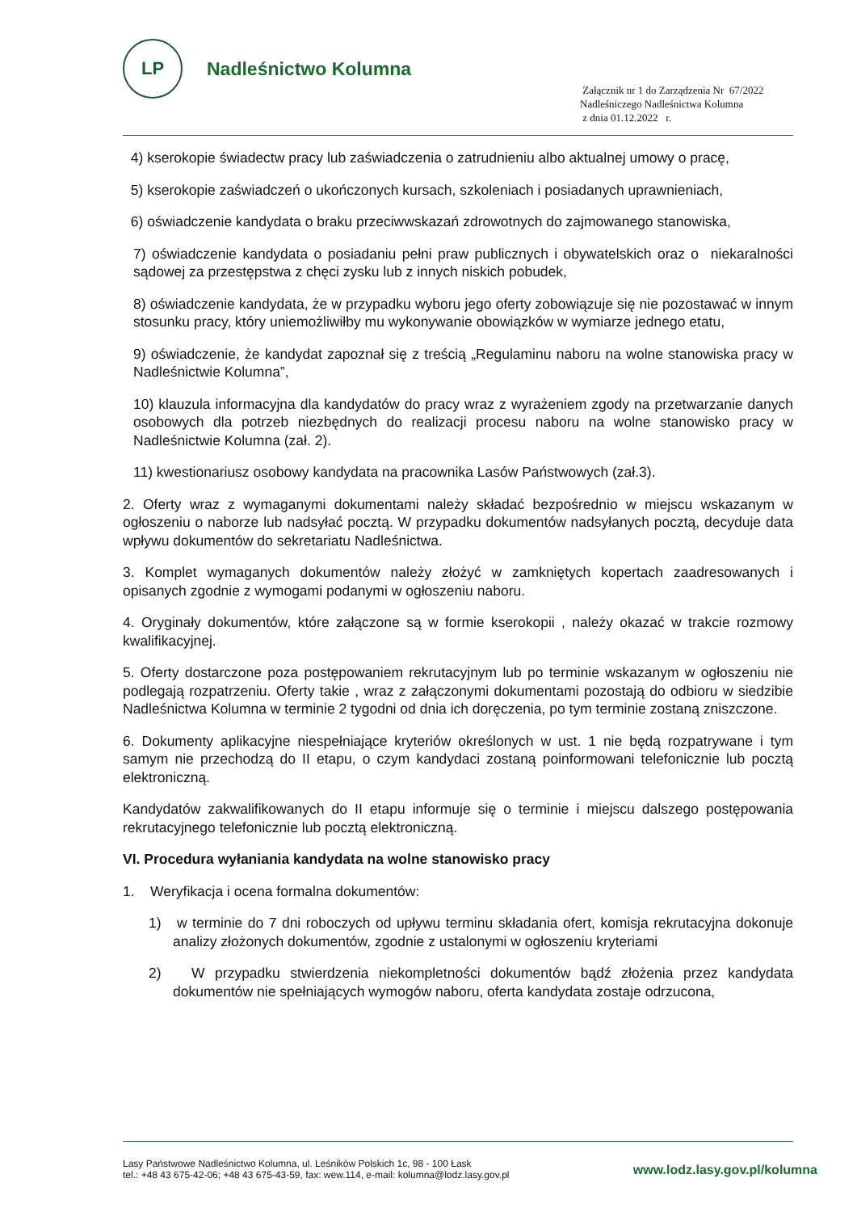LP
Nadleśnictwo Kolumna
Załącznik nr 1 do Zarządzenia Nr 67/2022
Nadleśniczego Nadleśnictwa Kolumna
z dnia 01.12.2022 r.
4) kserokopie świadectw pracy lub zaświadczenia o zatrudnieniu albo aktualnej umowy o pracę,
5) kserokopie zaświadczeń o ukończonych kursach, szkoleniach i posiadanych uprawnieniach,
6) oświadczenie kandydata o braku przeciwwskazań zdrowotnych do zajmowanego stanowiska,
7) oświadczenie kandydata o posiadaniu pełni praw publicznych i obywatelskich oraz o niekaralności sądowej za przestępstwa z chęci zysku lub z innych niskich pobudek,
8) oświadczenie kandydata, że w przypadku wyboru jego oferty zobowiązuje się nie pozostawać w innym stosunku pracy, który uniemożliwiłby mu wykonywanie obowiązków w wymiarze jednego etatu,
9) oświadczenie, że kandydat zapoznał się z treścią „Regulaminu naboru na wolne stanowiska pracy w Nadleśnictwie Kolumna”,
10) klauzula informacyjna dla kandydatów do pracy wraz z wyrażeniem zgody na przetwarzanie danych osobowych dla potrzeb niezbędnych do realizacji procesu naboru na wolne stanowisko pracy w Nadleśnictwie Kolumna (zał. 2).
11) kwestionariusz osobowy kandydata na pracownika Lasów Państwowych (zał.3).
2. Oferty wraz z wymaganymi dokumentami należy składać bezpośrednio w miejscu wskazanym w ogłoszeniu o naborze lub nadsyłać pocztą. W przypadku dokumentów nadsyłanych pocztą, decyduje data wpływu dokumentów do sekretariatu Nadleśnictwa.
3. Komplet wymaganych dokumentów należy złożyć w zamkniętych kopertach zaadresowanych i opisanych zgodnie z wymogami podanymi w ogłoszeniu naboru.
4. Oryginały dokumentów, które załączone są w formie kserokopii , należy okazać w trakcie rozmowy kwalifikacyjnej.
5. Oferty dostarczone poza postępowaniem rekrutacyjnym lub po terminie wskazanym w ogłoszeniu nie podlegają rozpatrzeniu. Oferty takie , wraz z załączonymi dokumentami pozostają do odbioru w siedzibie Nadleśnictwa Kolumna w terminie 2 tygodni od dnia ich doręczenia, po tym terminie zostaną zniszczone.
6. Dokumenty aplikacyjne niespełniające kryteriów określonych w ust. 1 nie będą rozpatrywane i tym samym nie przechodzą do II etapu, o czym kandydaci zostaną poinformowani telefonicznie lub pocztą elektroniczną.
Kandydatów zakwalifikowanych do II etapu informuje się o terminie i miejscu dalszego postępowania rekrutacyjnego telefonicznie lub pocztą elektroniczną.
VI. Procedura wyłaniania kandydata na wolne stanowisko pracy
1. Weryfikacja i ocena formalna dokumentów:
1) w terminie do 7 dni roboczych od upływu terminu składania ofert, komisja rekrutacyjna dokonuje analizy złożonych dokumentów, zgodnie z ustalonymi w ogłoszeniu kryteriami
2) W przypadku stwierdzenia niekompletności dokumentów bądź złożenia przez kandydata dokumentów nie spełniających wymogów naboru, oferta kandydata zostaje odrzucona,
Lasy Państwowe Nadleśnictwo Kolumna, ul. Leśników Polskich 1c, 98 - 100 Łask
tel.: +48 43 675-42-06; +48 43 675-43-59, fax: wew.114, e-mail: kolumna@lodz.lasy.gov.pl
www.lodz.lasy.gov.pl/kolumna